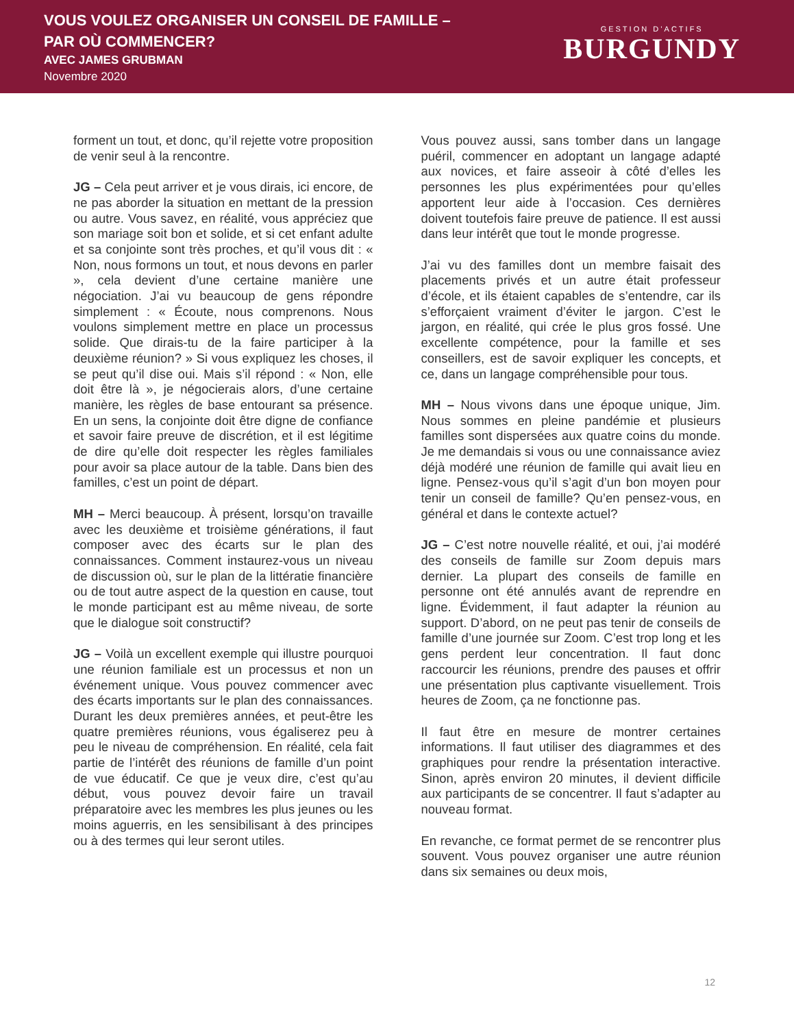VOUS VOULEZ ORGANISER UN CONSEIL DE FAMILLE –
PAR OÙ COMMENCER?
AVEC JAMES GRUBMAN
Novembre 2020
GESTION D’ACTIFS
BURGUNDY
forment un tout, et donc, qu’il rejette votre proposition de venir seul à la rencontre.
JG – Cela peut arriver et je vous dirais, ici encore, de ne pas aborder la situation en mettant de la pression ou autre. Vous savez, en réalité, vous appréciez que son mariage soit bon et solide, et si cet enfant adulte et sa conjointe sont très proches, et qu’il vous dit : « Non, nous formons un tout, et nous devons en parler », cela devient d’une certaine manière une négociation. J’ai vu beaucoup de gens répondre simplement : « Écoute, nous comprenons. Nous voulons simplement mettre en place un processus solide. Que dirais-tu de la faire participer à la deuxième réunion? » Si vous expliquez les choses, il se peut qu’il dise oui. Mais s’il répond : « Non, elle doit être là », je négocierais alors, d’une certaine manière, les règles de base entourant sa présence. En un sens, la conjointe doit être digne de confiance et savoir faire preuve de discrétion, et il est légitime de dire qu’elle doit respecter les règles familiales pour avoir sa place autour de la table. Dans bien des familles, c’est un point de départ.
MH – Merci beaucoup. À présent, lorsqu’on travaille avec les deuxième et troisième générations, il faut composer avec des écarts sur le plan des connaissances. Comment instaurez-vous un niveau de discussion où, sur le plan de la littératie financière ou de tout autre aspect de la question en cause, tout le monde participant est au même niveau, de sorte que le dialogue soit constructif?
JG – Voilà un excellent exemple qui illustre pourquoi une réunion familiale est un processus et non un événement unique. Vous pouvez commencer avec des écarts importants sur le plan des connaissances. Durant les deux premières années, et peut-être les quatre premières réunions, vous égaliserez peu à peu le niveau de compréhension. En réalité, cela fait partie de l’intérêt des réunions de famille d’un point de vue éducatif. Ce que je veux dire, c’est qu’au début, vous pouvez devoir faire un travail préparatoire avec les membres les plus jeunes ou les moins aguerris, en les sensibilisant à des principes ou à des termes qui leur seront utiles.
Vous pouvez aussi, sans tomber dans un langage puéril, commencer en adoptant un langage adapté aux novices, et faire asseoir à côté d’elles les personnes les plus expérimentées pour qu’elles apportent leur aide à l’occasion. Ces dernières doivent toutefois faire preuve de patience. Il est aussi dans leur intérêt que tout le monde progresse.
J’ai vu des familles dont un membre faisait des placements privés et un autre était professeur d’école, et ils étaient capables de s’entendre, car ils s’efforçaient vraiment d’éviter le jargon. C’est le jargon, en réalité, qui crée le plus gros fossé. Une excellente compétence, pour la famille et ses conseillers, est de savoir expliquer les concepts, et ce, dans un langage compréhensible pour tous.
MH – Nous vivons dans une époque unique, Jim. Nous sommes en pleine pandémie et plusieurs familles sont dispersées aux quatre coins du monde. Je me demandais si vous ou une connaissance aviez déjà modéré une réunion de famille qui avait lieu en ligne. Pensez-vous qu’il s’agit d’un bon moyen pour tenir un conseil de famille? Qu’en pensez-vous, en général et dans le contexte actuel?
JG – C’est notre nouvelle réalité, et oui, j’ai modéré des conseils de famille sur Zoom depuis mars dernier. La plupart des conseils de famille en personne ont été annulés avant de reprendre en ligne. Évidemment, il faut adapter la réunion au support. D’abord, on ne peut pas tenir de conseils de famille d’une journée sur Zoom. C’est trop long et les gens perdent leur concentration. Il faut donc raccourcir les réunions, prendre des pauses et offrir une présentation plus captivante visuellement. Trois heures de Zoom, ça ne fonctionne pas.
Il faut être en mesure de montrer certaines informations. Il faut utiliser des diagrammes et des graphiques pour rendre la présentation interactive. Sinon, après environ 20 minutes, il devient difficile aux participants de se concentrer. Il faut s’adapter au nouveau format.
En revanche, ce format permet de se rencontrer plus souvent. Vous pouvez organiser une autre réunion dans six semaines ou deux mois,
12